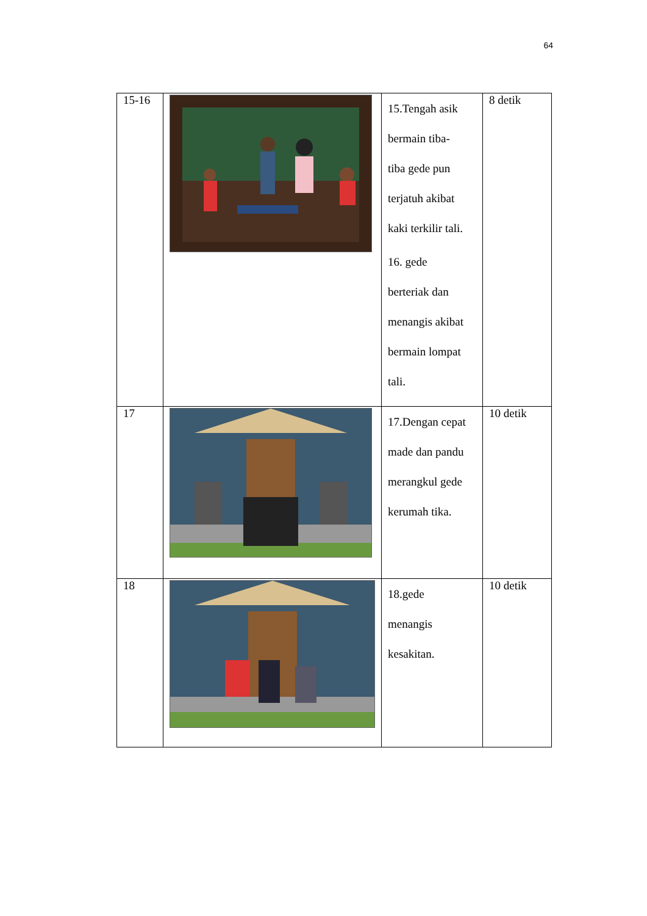64
| 15-16 | | 15.Tengah asik bermain tiba- tiba gede pun terjatuh akibat kaki terkilir tali. 16. gede berteriak dan menangis akibat bermain lompat tali. | 8 detik |
| 17 | | 17.Dengan cepat made dan pandu merangkul gede kerumah tika. | 10 detik |
| 18 | | 18.gede menangis kesakitan. | 10 detik |